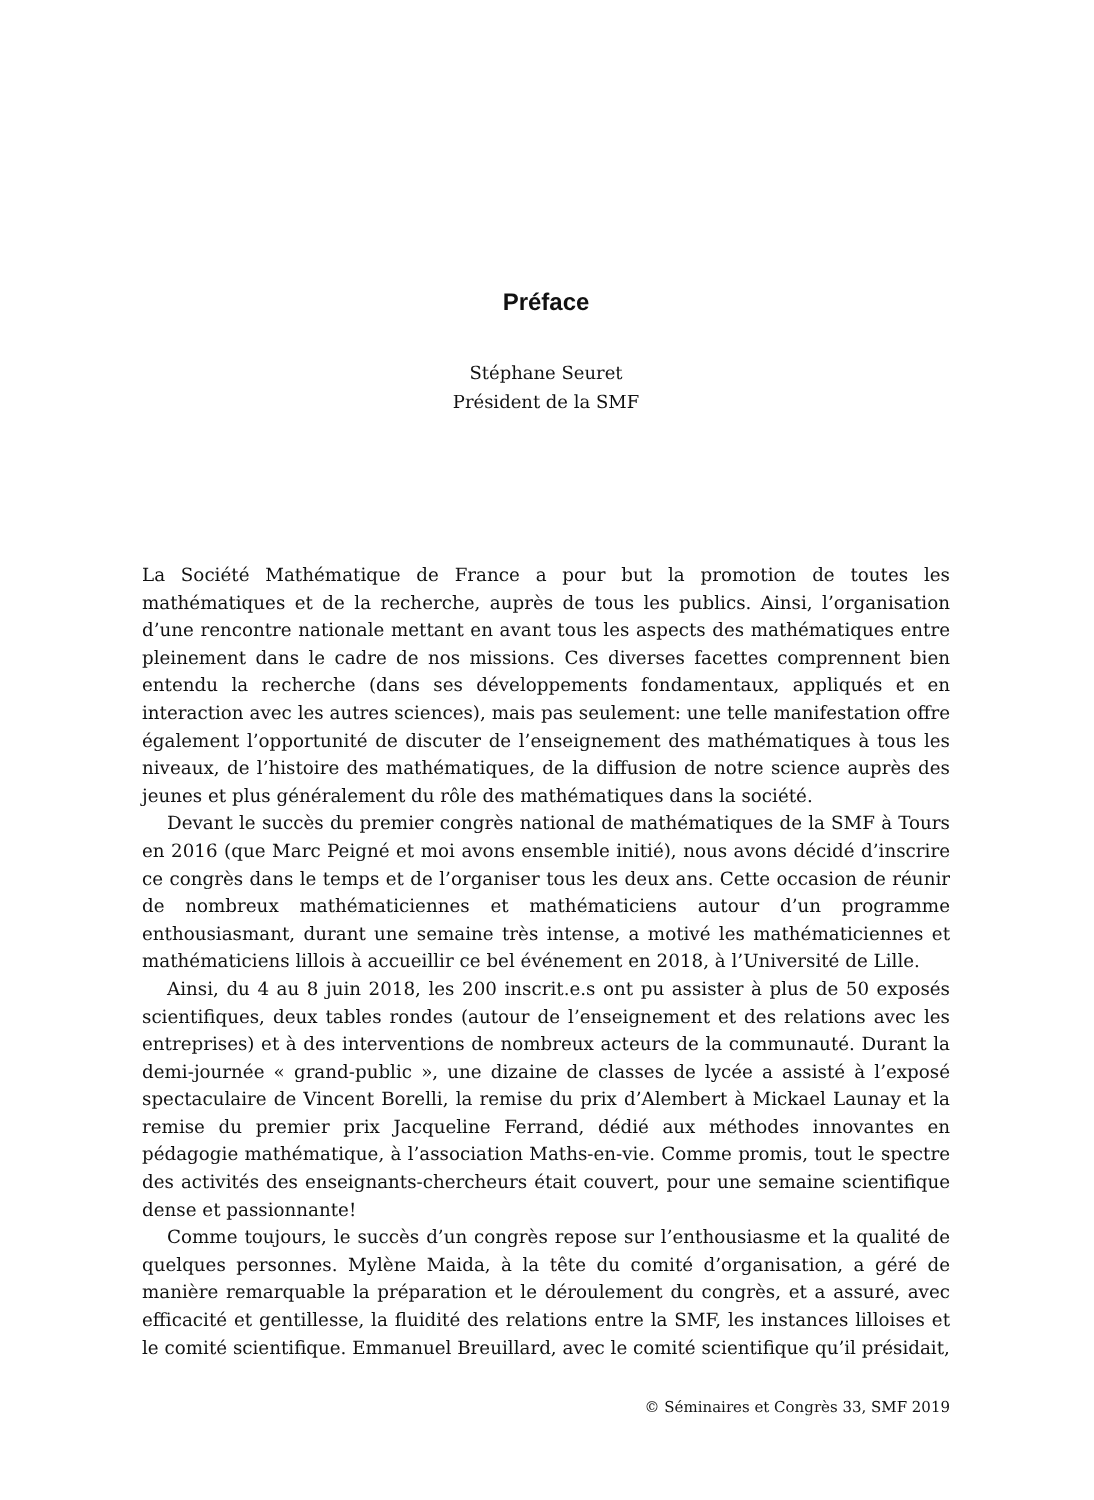Préface
Stéphane Seuret
Président de la SMF
La Société Mathématique de France a pour but la promotion de toutes les mathématiques et de la recherche, auprès de tous les publics. Ainsi, l’organisation d’une rencontre nationale mettant en avant tous les aspects des mathématiques entre pleinement dans le cadre de nos missions. Ces diverses facettes comprennent bien entendu la recherche (dans ses développements fondamentaux, appliqués et en interaction avec les autres sciences), mais pas seulement: une telle manifestation offre également l’opportunité de discuter de l’enseignement des mathématiques à tous les niveaux, de l’histoire des mathématiques, de la diffusion de notre science auprès des jeunes et plus généralement du rôle des mathématiques dans la société.
Devant le succès du premier congrès national de mathématiques de la SMF à Tours en 2016 (que Marc Peigné et moi avons ensemble initié), nous avons décidé d’inscrire ce congrès dans le temps et de l’organiser tous les deux ans. Cette occasion de réunir de nombreux mathématiciennes et mathématiciens autour d’un programme enthousiasmant, durant une semaine très intense, a motivé les mathématiciennes et mathématiciens lillois à accueillir ce bel événement en 2018, à l’Université de Lille.
Ainsi, du 4 au 8 juin 2018, les 200 inscrit.e.s ont pu assister à plus de 50 exposés scientifiques, deux tables rondes (autour de l’enseignement et des relations avec les entreprises) et à des interventions de nombreux acteurs de la communauté. Durant la demi-journée « grand-public », une dizaine de classes de lycée a assisté à l’exposé spectaculaire de Vincent Borelli, la remise du prix d’Alembert à Mickael Launay et la remise du premier prix Jacqueline Ferrand, dédié aux méthodes innovantes en pédagogie mathématique, à l’association Maths-en-vie. Comme promis, tout le spectre des activités des enseignants-chercheurs était couvert, pour une semaine scientifique dense et passionnante!
Comme toujours, le succès d’un congrès repose sur l’enthousiasme et la qualité de quelques personnes. Mylène Maida, à la tête du comité d’organisation, a géré de manière remarquable la préparation et le déroulement du congrès, et a assuré, avec efficacité et gentillesse, la fluidité des relations entre la SMF, les instances lilloises et le comité scientifique. Emmanuel Breuillard, avec le comité scientifique qu’il présidait,
© Séminaires et Congrès 33, SMF 2019